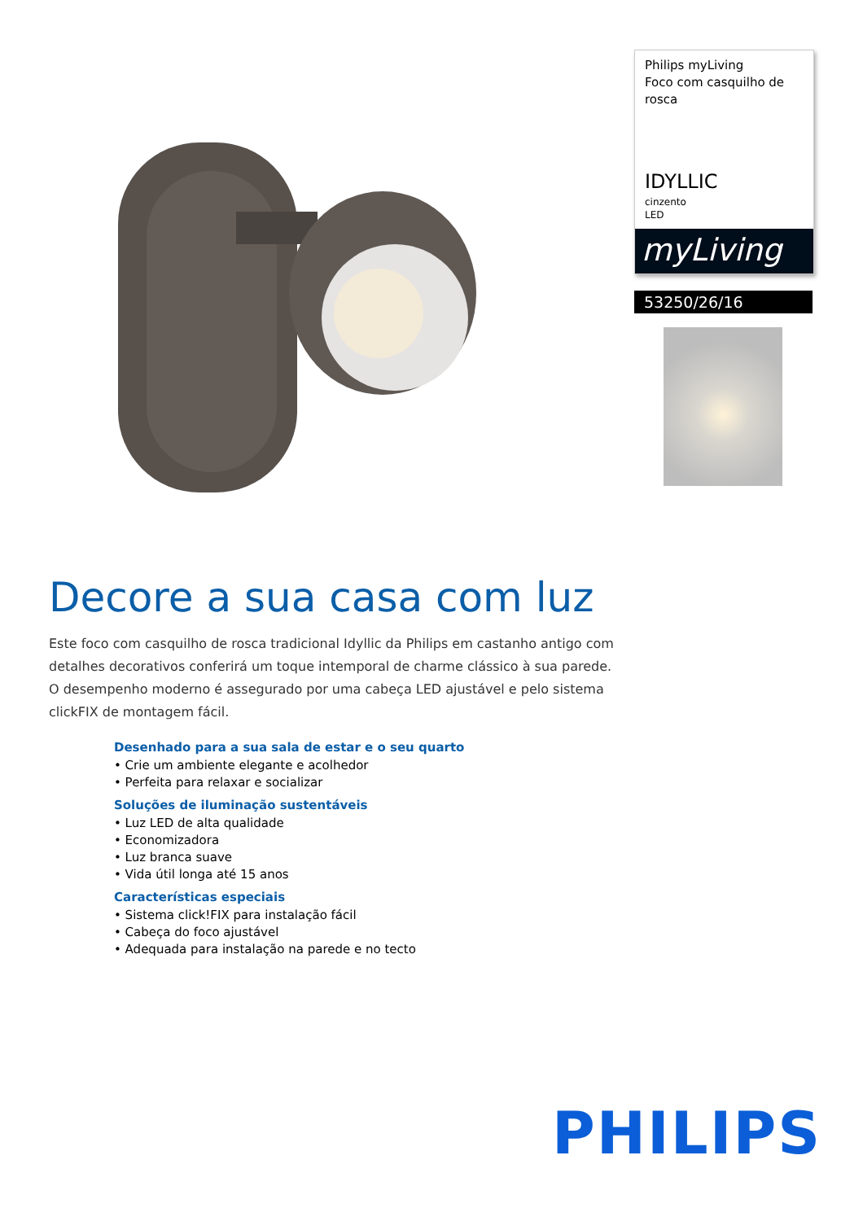Philips myLiving
Foco com casquilho de rosca
IDYLLIC
cinzento
LED
myLiving
53250/26/16
Decore a sua casa com luz
Este foco com casquilho de rosca tradicional Idyllic da Philips em castanho antigo com detalhes decorativos conferirá um toque intemporal de charme clássico à sua parede. O desempenho moderno é assegurado por uma cabeça LED ajustável e pelo sistema clickFIX de montagem fácil.
Desenhado para a sua sala de estar e o seu quarto
• Crie um ambiente elegante e acolhedor
• Perfeita para relaxar e socializar
Soluções de iluminação sustentáveis
• Luz LED de alta qualidade
• Economizadora
• Luz branca suave
• Vida útil longa até 15 anos
Características especiais
• Sistema click!FIX para instalação fácil
• Cabeça do foco ajustável
• Adequada para instalação na parede e no tecto
PHILIPS